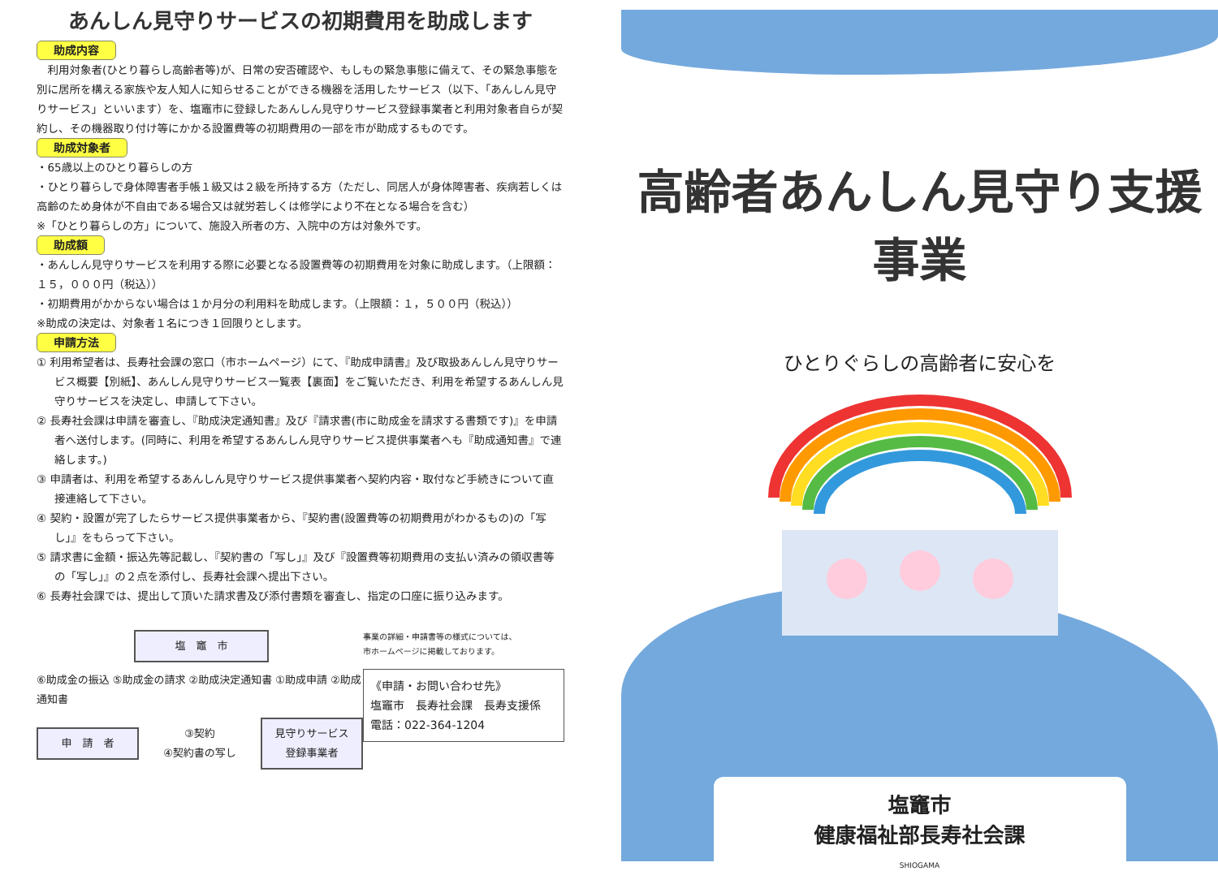あんしん見守りサービスの初期費用を助成します
助成内容
　利用対象者(ひとり暮らし高齢者等)が、日常の安否確認や、もしもの緊急事態に備えて、その緊急事態を別に居所を構える家族や友人知人に知らせることができる機器を活用したサービス（以下、「あんしん見守りサービス」といいます）を、塩竈市に登録したあんしん見守りサービス登録事業者と利用対象者自らが契約し、その機器取り付け等にかかる設置費等の初期費用の一部を市が助成するものです。
助成対象者
・65歳以上のひとり暮らしの方
・ひとり暮らしで身体障害者手帳１級又は２級を所持する方（ただし、同居人が身体障害者、疾病若しくは高齢のため身体が不自由である場合又は就労若しくは修学により不在となる場合を含む）
※「ひとり暮らしの方」について、施設入所者の方、入院中の方は対象外です。
助成額
・あんしん見守りサービスを利用する際に必要となる設置費等の初期費用を対象に助成します。（上限額：１５，０００円（税込））
・初期費用がかからない場合は１か月分の利用料を助成します。（上限額：１，５００円（税込））
※助成の決定は、対象者１名につき１回限りとします。
申請方法
① 利用希望者は、長寿社会課の窓口（市ホームページ）にて、『助成申請書』及び取扱あんしん見守りサービス概要【別紙】、あんしん見守りサービス一覧表【裏面】をご覧いただき、利用を希望するあんしん見守りサービスを決定し、申請して下さい。
② 長寿社会課は申請を審査し、『助成決定通知書』及び『請求書(市に助成金を請求する書類です)』を申請者へ送付します。(同時に、利用を希望するあんしん見守りサービス提供事業者へも『助成通知書』で連絡します。)
③ 申請者は、利用を希望するあんしん見守りサービス提供事業者へ契約内容・取付など手続きについて直接連絡して下さい。
④ 契約・設置が完了したらサービス提供事業者から、『契約書(設置費等の初期費用がわかるもの)の「写し」』をもらって下さい。
⑤ 請求書に金額・振込先等記載し、『契約書の「写し」』及び『設置費等初期費用の支払い済みの領収書等の「写し」』の２点を添付し、長寿社会課へ提出下さい。
⑥ 長寿社会課では、提出して頂いた請求書及び添付書類を審査し、指定の口座に振り込みます。
塩　竈　市
⑥助成金の振込 ⑤助成金の請求 ②助成決定通知書 ①助成申請 ②助成通知書
申　請　者
③契約
④契約書の写し
見守りサービス
登録事業者
事業の詳細・申請書等の様式については、
市ホームページに掲載しております。
《申請・お問い合わせ先》
塩竈市　長寿社会課　長寿支援係
電話：022-364-1204
高齢者あんしん見守り支援事業
ひとりぐらしの高齢者に安心を
塩竈市
健康福祉部長寿社会課
SHIOGAMA